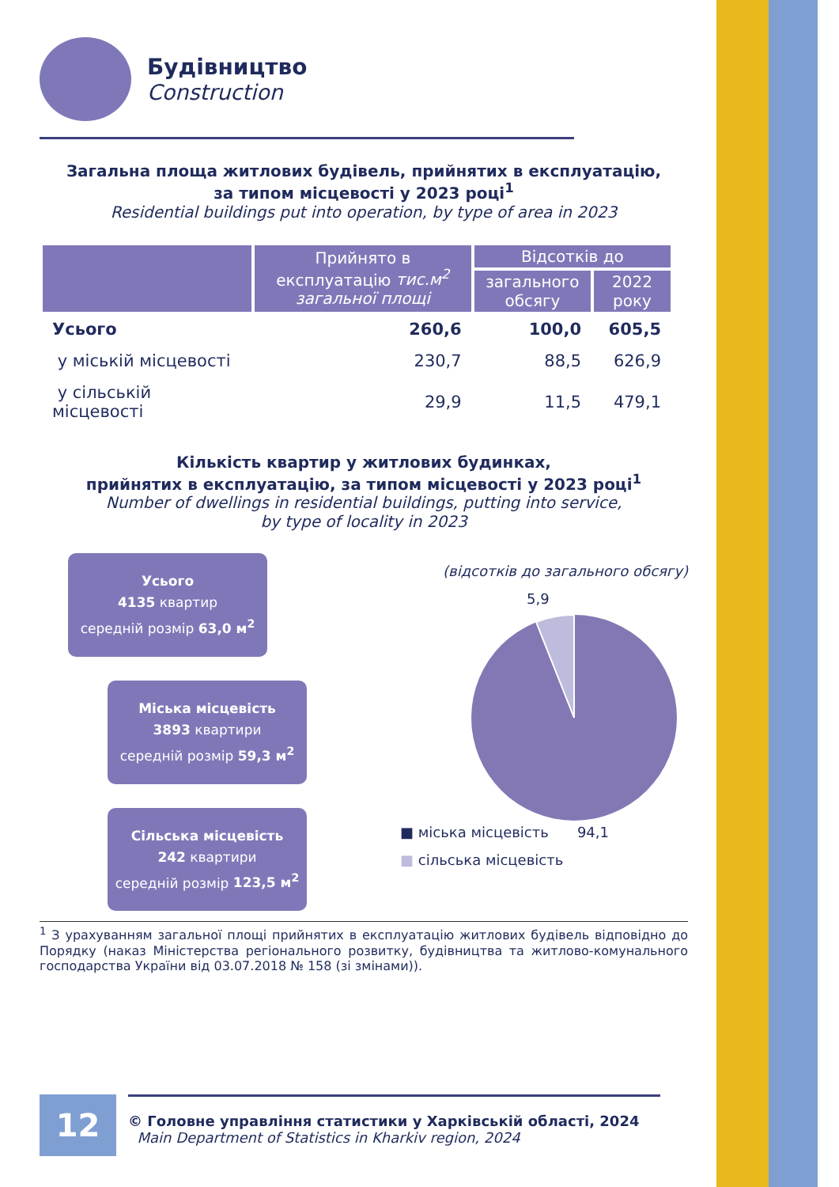Будівництво
Construction
Загальна площа житлових будівель, прийнятих в експлуатацію,
за типом місцевості у 2023 році<sup>1</sup>
Residential buildings put into operation, by type of area in 2023
| | Прийнято в експлуатацію тис.м<sup>2</sup> загальної площі | Відсотків до | |
| --- | --- | --- | --- |
| | | загального обсягу | 2022 року |
| Усього | 260,6 | 100,0 | 605,5 |
| у міській місцевості | 230,7 | 88,5 | 626,9 |
| у сільській місцевості | 29,9 | 11,5 | 479,1 |
Кількість квартир у житлових будинках,
прийнятих в експлуатацію, за типом місцевості у 2023 році<sup>1</sup>
Number of dwellings in residential buildings, putting into service,
by type of locality in 2023
Усього
4135 квартир
середній розмір 63,0 м<sup>2</sup>
Міська місцевість
3893 квартири
середній розмір 59,3 м<sup>2</sup>
Сільська місцевість
242 квартири
середній розмір 123,5 м<sup>2</sup>
(відсотків до загального обсягу)
5,9
■ міська місцевість 94,1
■ сільська місцевість
<sup>1</sup> З урахуванням загальної площі прийнятих в експлуатацію житлових будівель відповідно до Порядку (наказ Міністерства регіонального розвитку, будівництва та житлово-комунального господарства України від 03.07.2018 № 158 (зі змінами)).
12
© Головне управління статистики у Харківській області, 2024
Main Department of Statistics in Kharkiv region, 2024